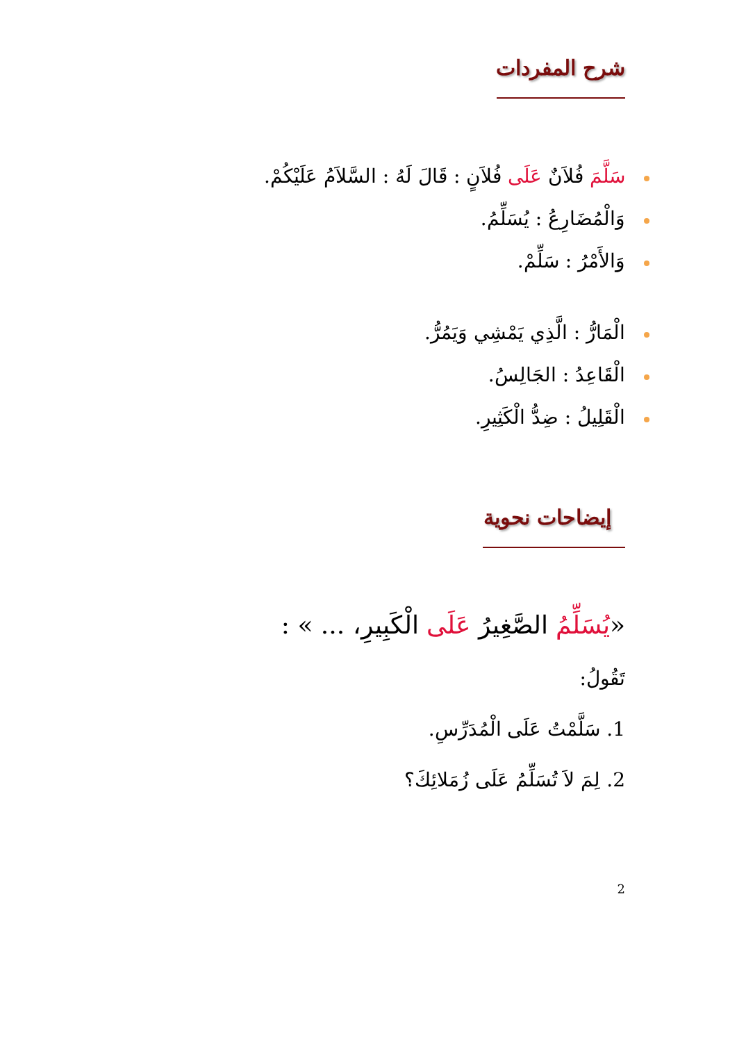شرح المفردات
سَلَّمَ فُلاَنٌ عَلَى فُلاَنٍ : قَالَ لَهُ : السَّلاَمُ عَلَيْكُمْ.
وَالْمُضَارِعُ : يُسَلِّمُ.
وَالأَمْرُ : سَلِّمْ.
الْمَارُّ : الَّذِي يَمْشِي وَيَمُرُّ.
الْقَاعِدُ : الجَالِسُ.
الْقَلِيلُ : ضِدُّ الْكَثِيرِ.
إيضاحات نحوية
«يُسَلِّمُ الصَّغِيرُ عَلَى الْكَبِيرِ، ... » :
تَقُولُ:
1. سَلَّمْتُ عَلَى الْمُدَرِّسِ.
2. لِمَ لاَ تُسَلِّمُ عَلَى زُمَلائِكَ؟
2